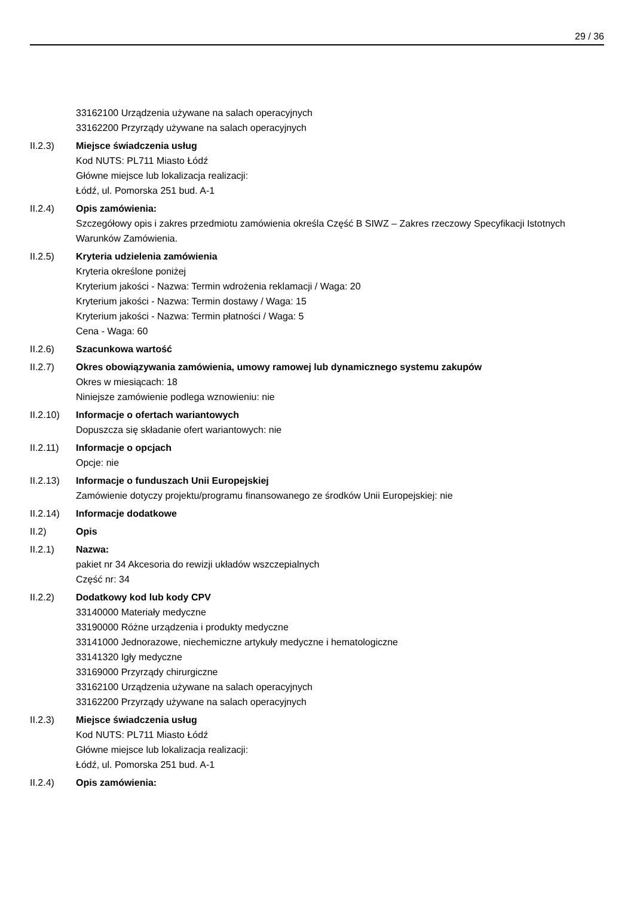29 / 36
33162100 Urządzenia używane na salach operacyjnych
33162200 Przyrządy używane na salach operacyjnych
II.2.3) Miejsce świadczenia usług
Kod NUTS: PL711 Miasto Łódź
Główne miejsce lub lokalizacja realizacji:
Łódź, ul. Pomorska 251 bud. A-1
II.2.4) Opis zamówienia:
Szczegółowy opis i zakres przedmiotu zamówienia określa Część B SIWZ – Zakres rzeczowy Specyfikacji Istotnych Warunków Zamówienia.
II.2.5) Kryteria udzielenia zamówienia
Kryteria określone poniżej
Kryterium jakości - Nazwa: Termin wdrożenia reklamacji / Waga: 20
Kryterium jakości - Nazwa: Termin dostawy / Waga: 15
Kryterium jakości - Nazwa: Termin płatności / Waga: 5
Cena - Waga: 60
II.2.6) Szacunkowa wartość
II.2.7) Okres obowiązywania zamówienia, umowy ramowej lub dynamicznego systemu zakupów
Okres w miesiącach: 18
Niniejsze zamówienie podlega wznowieniu: nie
II.2.10) Informacje o ofertach wariantowych
Dopuszcza się składanie ofert wariantowych: nie
II.2.11) Informacje o opcjach
Opcje: nie
II.2.13) Informacje o funduszach Unii Europejskiej
Zamówienie dotyczy projektu/programu finansowanego ze środków Unii Europejskiej: nie
II.2.14) Informacje dodatkowe
II.2) Opis
II.2.1) Nazwa:
pakiet nr 34 Akcesoria do rewizji układów wszczepialnych
Część nr: 34
II.2.2) Dodatkowy kod lub kody CPV
33140000 Materiały medyczne
33190000 Różne urządzenia i produkty medyczne
33141000 Jednorazowe, niechemiczne artykuły medyczne i hematologiczne
33141320 Igły medyczne
33169000 Przyrządy chirurgiczne
33162100 Urządzenia używane na salach operacyjnych
33162200 Przyrządy używane na salach operacyjnych
II.2.3) Miejsce świadczenia usług
Kod NUTS: PL711 Miasto Łódź
Główne miejsce lub lokalizacja realizacji:
Łódź, ul. Pomorska 251 bud. A-1
II.2.4) Opis zamówienia: